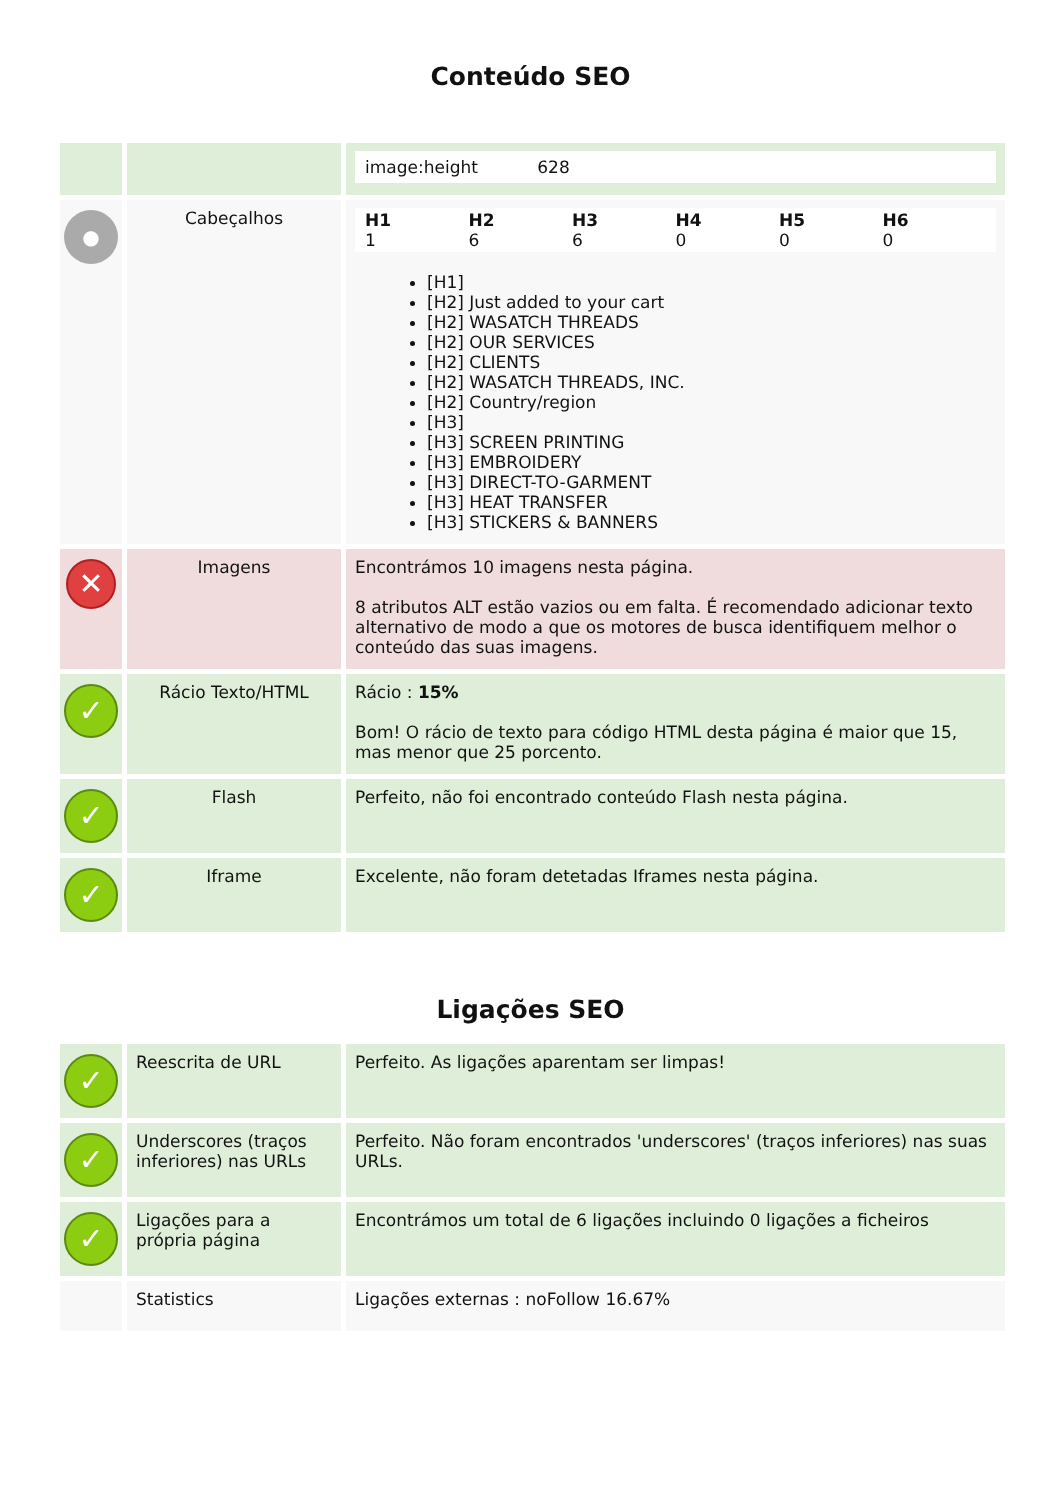Conteúdo SEO
| | | image:height 628 |
| ● | Cabeçalhos | H1 1 H2 6 H3 6 H4 0 H5 0 H6 0 [H1] [H2] Just added to your cart [H2] WASATCH THREADS [H2] OUR SERVICES [H2] CLIENTS [H2] WASATCH THREADS, INC. [H2] Country/region [H3] [H3] SCREEN PRINTING [H3] EMBROIDERY [H3] DIRECT-TO-GARMENT [H3] HEAT TRANSFER [H3] STICKERS & BANNERS |
| ✕ | Imagens | Encontrámos 10 imagens nesta página. 8 atributos ALT estão vazios ou em falta. É recomendado adicionar texto alternativo de modo a que os motores de busca identifiquem melhor o conteúdo das suas imagens. |
| ✓ | Rácio Texto/HTML | Rácio : 15% Bom! O rácio de texto para código HTML desta página é maior que 15, mas menor que 25 porcento. |
| ✓ | Flash | Perfeito, não foi encontrado conteúdo Flash nesta página. |
| ✓ | Iframe | Excelente, não foram detetadas Iframes nesta página. |
Ligações SEO
| ✓ | Reescrita de URL | Perfeito. As ligações aparentam ser limpas! |
| ✓ | Underscores (traços inferiores) nas URLs | Perfeito. Não foram encontrados 'underscores' (traços inferiores) nas suas URLs. |
| ✓ | Ligações para a própria página | Encontrámos um total de 6 ligações incluindo 0 ligações a ficheiros |
| | Statistics | Ligações externas : noFollow 16.67% |